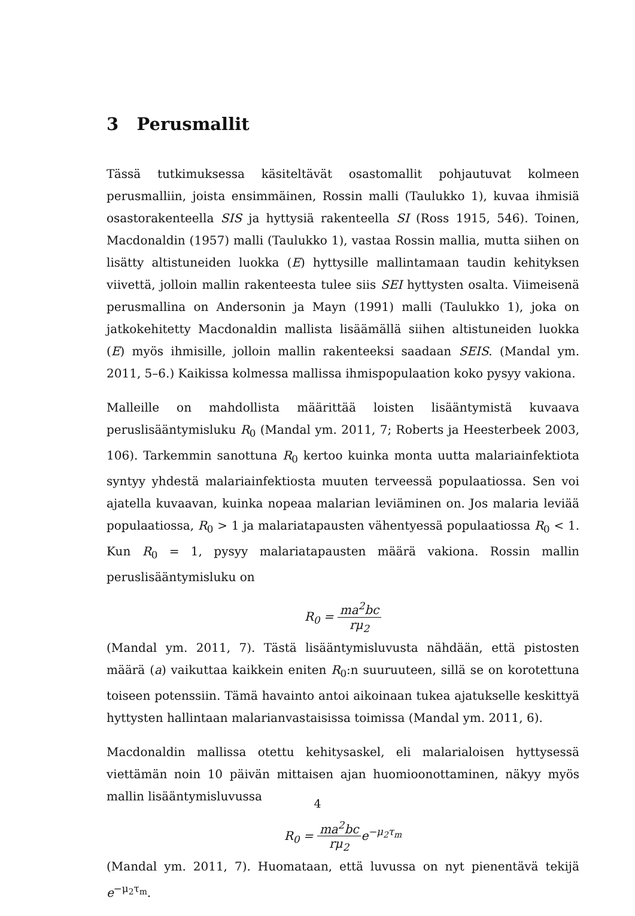3 Perusmallit
Tässä tutkimuksessa käsiteltävät osastomallit pohjautuvat kolmeen perusmalliin, joista ensimmäinen, Rossin malli (Taulukko 1), kuvaa ihmisiä osastorakenteella SIS ja hyttysiä rakenteella SI (Ross 1915, 546). Toinen, Macdonaldin (1957) malli (Taulukko 1), vastaa Rossin mallia, mutta siihen on lisätty altistuneiden luokka (E) hyttysille mallintamaan taudin kehityksen viivettä, jolloin mallin rakenteesta tulee siis SEI hyttysten osalta. Viimeisenä perusmallina on Andersonin ja Mayn (1991) malli (Taulukko 1), joka on jatkokehitetty Macdonaldin mallista lisäämällä siihen altistuneiden luokka (E) myös ihmisille, jolloin mallin rakenteeksi saadaan SEIS. (Mandal ym. 2011, 5–6.) Kaikissa kolmessa mallissa ihmispopulaation koko pysyy vakiona.
Malleille on mahdollista määrittää loisten lisääntymistä kuvaava peruslisääntymisluku R<sub>0</sub> (Mandal ym. 2011, 7; Roberts ja Heesterbeek 2003, 106). Tarkemmin sanottuna R<sub>0</sub> kertoo kuinka monta uutta malariainfektiota syntyy yhdestä malariainfektiosta muuten terveessä populaatiossa. Sen voi ajatella kuvaavan, kuinka nopeaa malarian leviäminen on. Jos malaria leviää populaatiossa, R<sub>0</sub> > 1 ja malariatapausten vähentyessä populaatiossa R<sub>0</sub> < 1. Kun R<sub>0</sub> = 1, pysyy malariatapausten määrä vakiona. Rossin mallin peruslisääntymisluku on
R<sub>0</sub> = ma<sup>2</sup>bc rμ<sub>2</sub>
(Mandal ym. 2011, 7). Tästä lisääntymisluvusta nähdään, että pistosten määrä (a) vaikuttaa kaikkein eniten R<sub>0</sub>:n suuruuteen, sillä se on korotettuna toiseen potenssiin. Tämä havainto antoi aikoinaan tukea ajatukselle keskittyä hyttysten hallintaan malarianvastaisissa toimissa (Mandal ym. 2011, 6).
Macdonaldin mallissa otettu kehitysaskel, eli malarialoisen hyttysessä viettämän noin 10 päivän mittaisen ajan huomioonottaminen, näkyy myös mallin lisääntymisluvussa
R<sub>0</sub> = ma<sup>2</sup>bc rμ<sub>2</sub>e<sup>−μ<sub>2</sub>τ<sub>m</sub></sup>
(Mandal ym. 2011, 7). Huomataan, että luvussa on nyt pienentävä tekijä e<sup>−μ<sub>2</sub>τ<sub>m</sub></sup>.
4